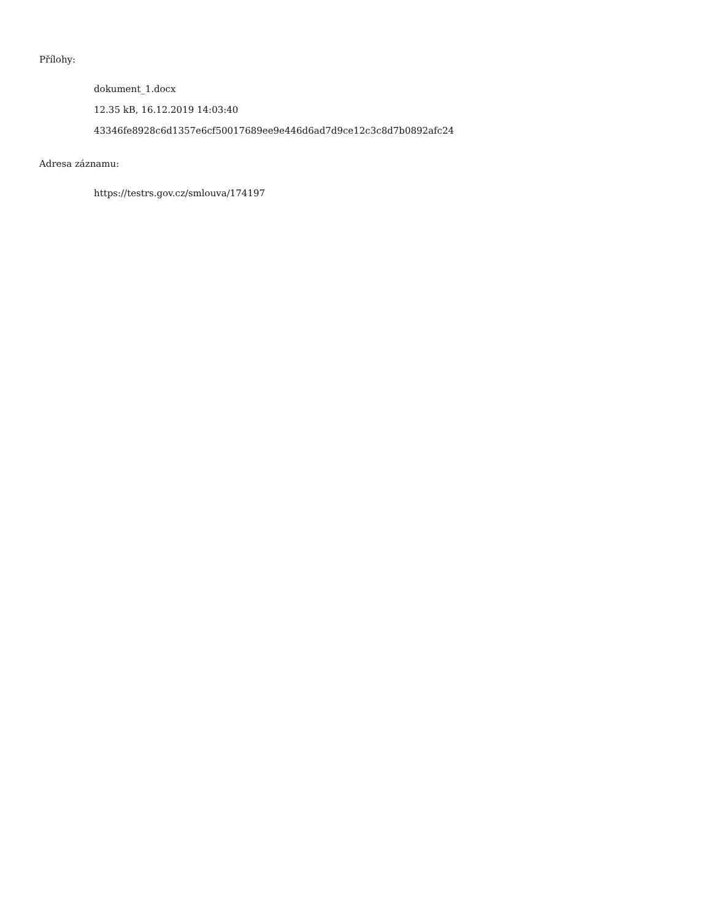Přílohy:
dokument_1.docx
12.35 kB, 16.12.2019 14:03:40
43346fe8928c6d1357e6cf50017689ee9e446d6ad7d9ce12c3c8d7b0892afc24
Adresa záznamu:
https://testrs.gov.cz/smlouva/174197